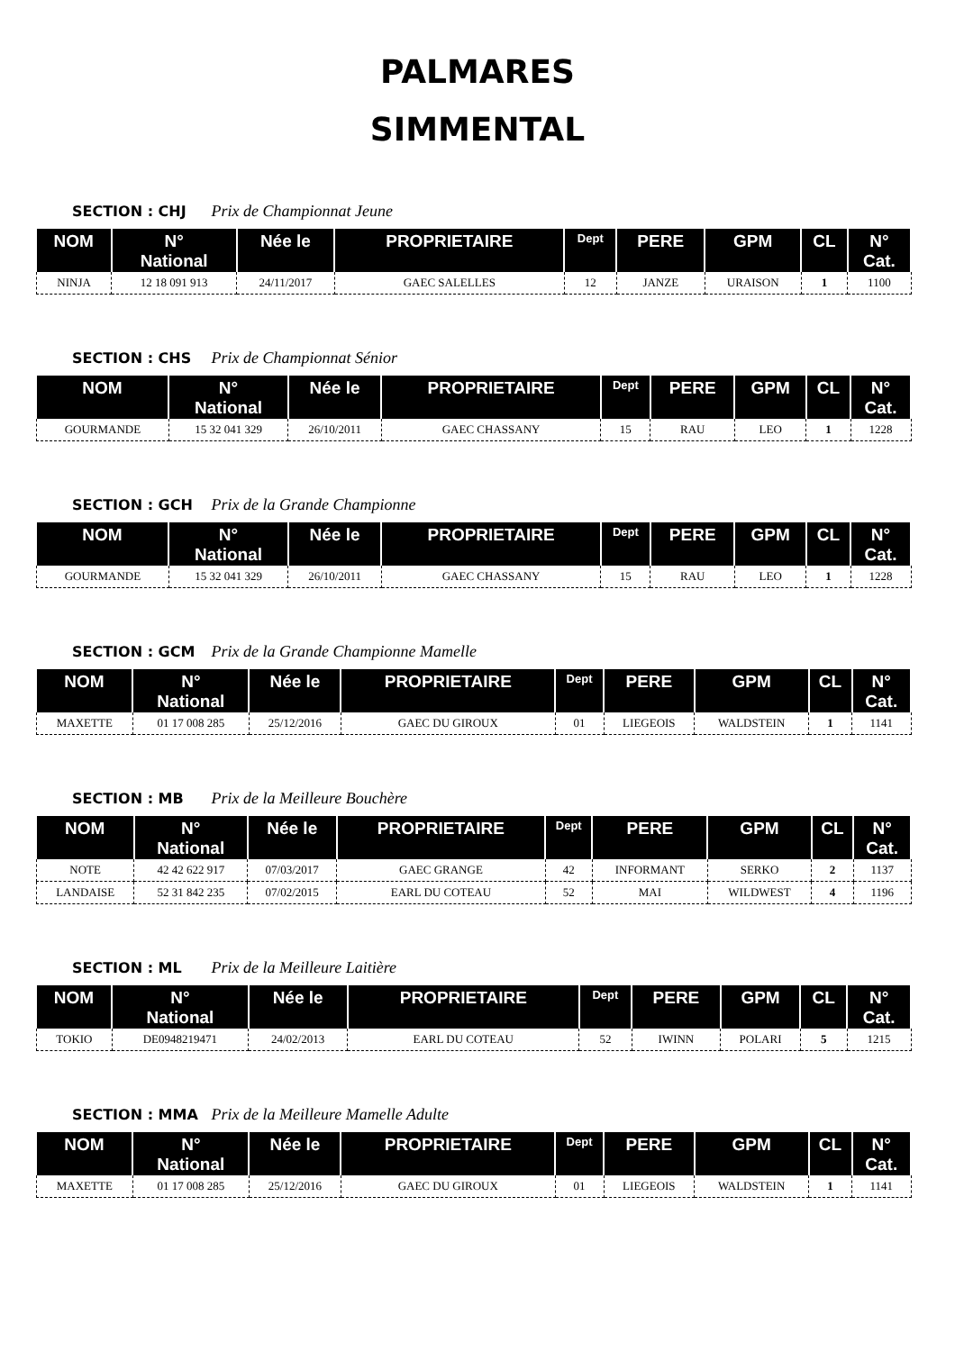PALMARES
SIMMENTAL
SECTION : CHJ Prix de Championnat Jeune
| NOM | N° National | Née le | PROPRIETAIRE | Dept | PERE | GPM | CL | N° Cat. |
| --- | --- | --- | --- | --- | --- | --- | --- | --- |
| NINJA | 12 18 091 913 | 24/11/2017 | GAEC SALELLES | 12 | JANZE | URAISON | 1 | 1100 |
SECTION : CHS Prix de Championnat Sénior
| NOM | N° National | Née le | PROPRIETAIRE | Dept | PERE | GPM | CL | N° Cat. |
| --- | --- | --- | --- | --- | --- | --- | --- | --- |
| GOURMANDE | 15 32 041 329 | 26/10/2011 | GAEC CHASSANY | 15 | RAU | LEO | 1 | 1228 |
SECTION : GCH Prix de la Grande Championne
| NOM | N° National | Née le | PROPRIETAIRE | Dept | PERE | GPM | CL | N° Cat. |
| --- | --- | --- | --- | --- | --- | --- | --- | --- |
| GOURMANDE | 15 32 041 329 | 26/10/2011 | GAEC CHASSANY | 15 | RAU | LEO | 1 | 1228 |
SECTION : GCM Prix de la Grande Championne Mamelle
| NOM | N° National | Née le | PROPRIETAIRE | Dept | PERE | GPM | CL | N° Cat. |
| --- | --- | --- | --- | --- | --- | --- | --- | --- |
| MAXETTE | 01 17 008 285 | 25/12/2016 | GAEC DU GIROUX | 01 | LIEGEOIS | WALDSTEIN | 1 | 1141 |
SECTION : MB Prix de la Meilleure Bouchère
| NOM | N° National | Née le | PROPRIETAIRE | Dept | PERE | GPM | CL | N° Cat. |
| --- | --- | --- | --- | --- | --- | --- | --- | --- |
| NOTE | 42 42 622 917 | 07/03/2017 | GAEC GRANGE | 42 | INFORMANT | SERKO | 2 | 1137 |
| LANDAISE | 52 31 842 235 | 07/02/2015 | EARL DU COTEAU | 52 | MAI | WILDWEST | 4 | 1196 |
SECTION : ML Prix de la Meilleure Laitière
| NOM | N° National | Née le | PROPRIETAIRE | Dept | PERE | GPM | CL | N° Cat. |
| --- | --- | --- | --- | --- | --- | --- | --- | --- |
| TOKIO | DE0948219471 | 24/02/2013 | EARL DU COTEAU | 52 | IWINN | POLARI | 5 | 1215 |
SECTION : MMA Prix de la Meilleure Mamelle Adulte
| NOM | N° National | Née le | PROPRIETAIRE | Dept | PERE | GPM | CL | N° Cat. |
| --- | --- | --- | --- | --- | --- | --- | --- | --- |
| MAXETTE | 01 17 008 285 | 25/12/2016 | GAEC DU GIROUX | 01 | LIEGEOIS | WALDSTEIN | 1 | 1141 |